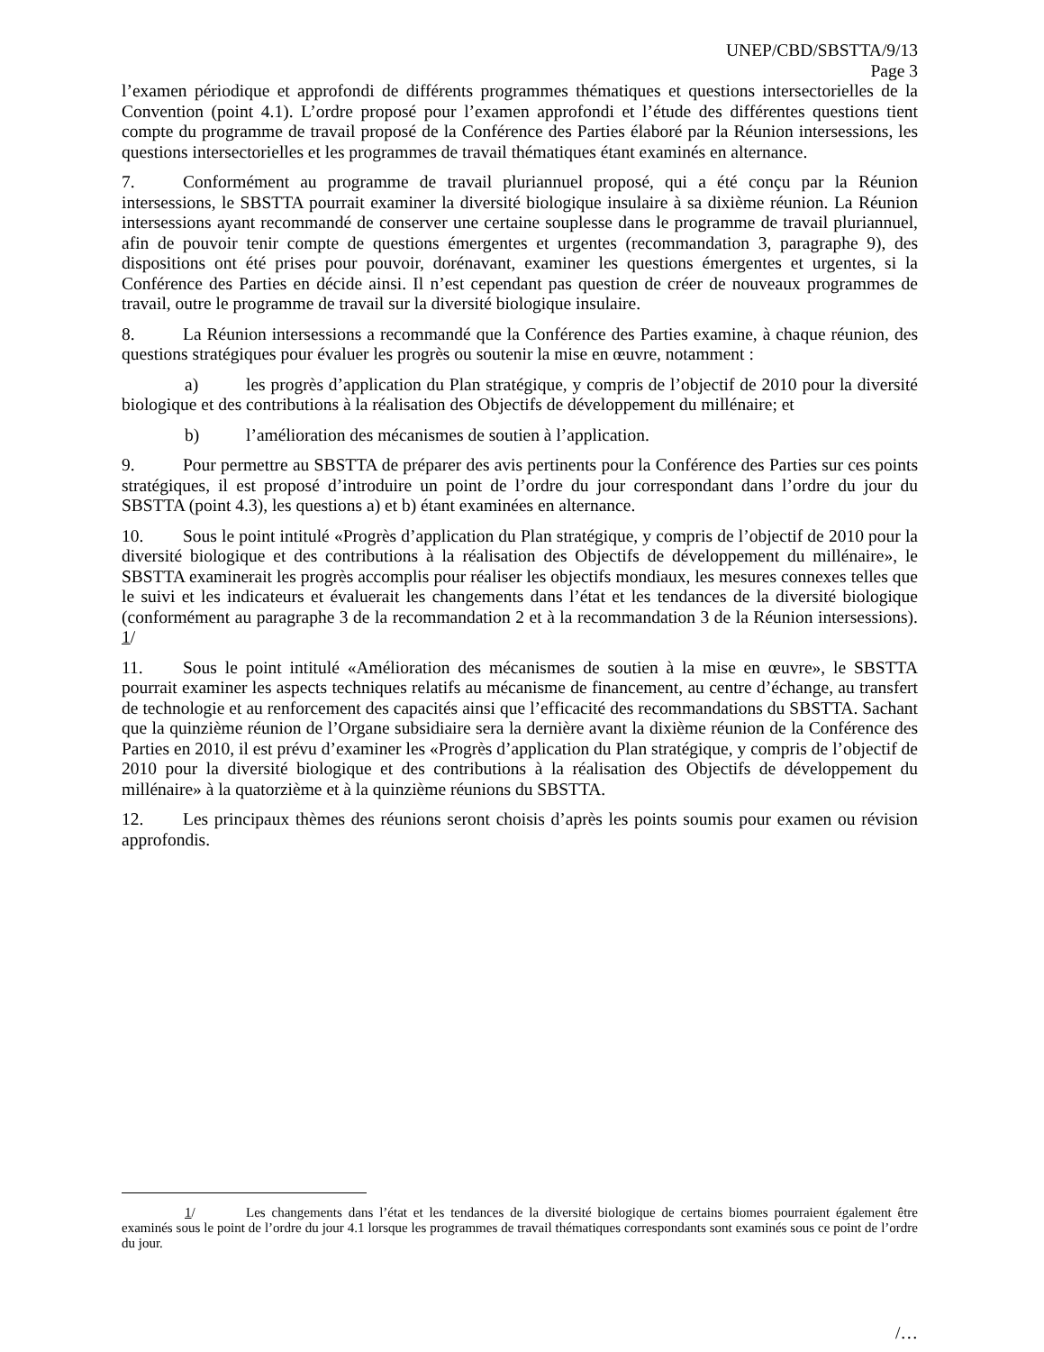UNEP/CBD/SBSTTA/9/13
Page 3
l’examen périodique et approfondi de différents programmes thématiques et questions intersectorielles de la Convention (point 4.1). L’ordre proposé pour l’examen approfondi et l’étude des différentes questions tient compte du programme de travail proposé de la Conférence des Parties élaboré par la Réunion intersessions, les questions intersectorielles et les programmes de travail thématiques étant examinés en alternance.
7. Conformément au programme de travail pluriannuel proposé, qui a été conçu par la Réunion intersessions, le SBSTTA pourrait examiner la diversité biologique insulaire à sa dixième réunion. La Réunion intersessions ayant recommandé de conserver une certaine souplesse dans le programme de travail pluriannuel, afin de pouvoir tenir compte de questions émergentes et urgentes (recommandation 3, paragraphe 9), des dispositions ont été prises pour pouvoir, dorénavant, examiner les questions émergentes et urgentes, si la Conférence des Parties en décide ainsi. Il n’est cependant pas question de créer de nouveaux programmes de travail, outre le programme de travail sur la diversité biologique insulaire.
8. La Réunion intersessions a recommandé que la Conférence des Parties examine, à chaque réunion, des questions stratégiques pour évaluer les progrès ou soutenir la mise en œuvre, notamment :
a) les progrès d’application du Plan stratégique, y compris de l’objectif de 2010 pour la diversité biologique et des contributions à la réalisation des Objectifs de développement du millénaire; et
b) l’amélioration des mécanismes de soutien à l’application.
9. Pour permettre au SBSTTA de préparer des avis pertinents pour la Conférence des Parties sur ces points stratégiques, il est proposé d’introduire un point de l’ordre du jour correspondant dans l’ordre du jour du SBSTTA (point 4.3), les questions a) et b) étant examinées en alternance.
10. Sous le point intitulé «Progrès d’application du Plan stratégique, y compris de l’objectif de 2010 pour la diversité biologique et des contributions à la réalisation des Objectifs de développement du millénaire», le SBSTTA examinerait les progrès accomplis pour réaliser les objectifs mondiaux, les mesures connexes telles que le suivi et les indicateurs et évaluerait les changements dans l’état et les tendances de la diversité biologique (conformément au paragraphe 3 de la recommandation 2 et à la recommandation 3 de la Réunion intersessions). 1/
11. Sous le point intitulé «Amélioration des mécanismes de soutien à la mise en œuvre», le SBSTTA pourrait examiner les aspects techniques relatifs au mécanisme de financement, au centre d’échange, au transfert de technologie et au renforcement des capacités ainsi que l’efficacité des recommandations du SBSTTA. Sachant que la quinzième réunion de l’Organe subsidiaire sera la dernière avant la dixième réunion de la Conférence des Parties en 2010, il est prévu d’examiner les «Progrès d’application du Plan stratégique, y compris de l’objectif de 2010 pour la diversité biologique et des contributions à la réalisation des Objectifs de développement du millénaire» à la quatorzième et à la quinzième réunions du SBSTTA.
12. Les principaux thèmes des réunions seront choisis d’après les points soumis pour examen ou révision approfondis.
1/ Les changements dans l’état et les tendances de la diversité biologique de certains biomes pourraient également être examinés sous le point de l’ordre du jour 4.1 lorsque les programmes de travail thématiques correspondants sont examinés sous ce point de l’ordre du jour.
/…